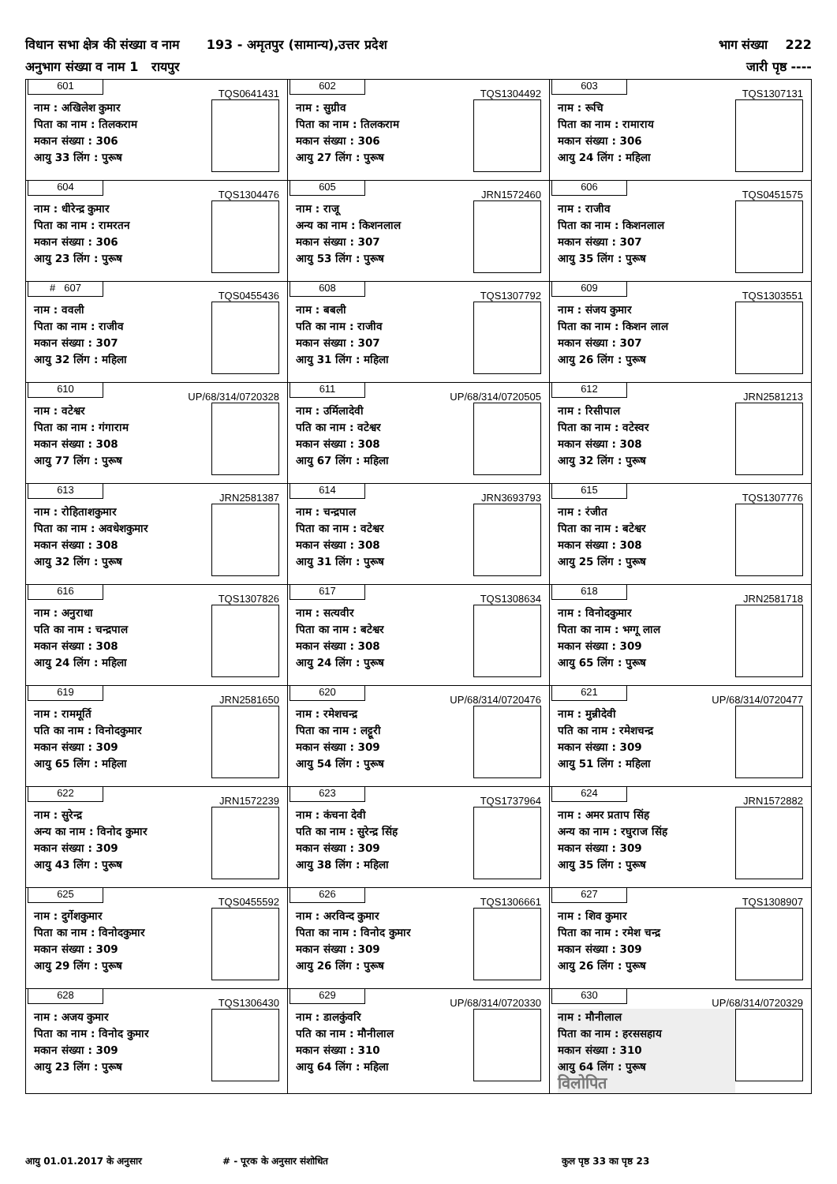विधान सभा क्षेत्र की संख्या व नाम 193 - अमृतपुर (सामान्य),उत्तर प्रदेश भाग संख्या 222
अनुभाग संख्या व नाम 1 रायपुर जारी पृष्ठ ----
| 601 TQS0641431 नाम : अखिलेश कुमार पिता का नाम : तिलकराम मकान संख्या : 306 आयु 33 लिंग : पुरूष | 602 TQS1304492 नाम : सुग्रीव पिता का नाम : तिलकराम मकान संख्या : 306 आयु 27 लिंग : पुरूष | 603 TQS1307131 नाम : रूचि पिता का नाम : रामाराय मकान संख्या : 306 आयु 24 लिंग : महिला |
| 604 TQS1304476 नाम : धीरेन्द्र कुमार पिता का नाम : रामरतन मकान संख्या : 306 आयु 23 लिंग : पुरूष | 605 JRN1572460 नाम : राजू अन्य का नाम : किशनलाल मकान संख्या : 307 आयु 53 लिंग : पुरूष | 606 TQS0451575 नाम : राजीव पिता का नाम : किशनलाल मकान संख्या : 307 आयु 35 लिंग : पुरूष |
| # 607 TQS0455436 नाम : ववली पिता का नाम : राजीव मकान संख्या : 307 आयु 32 लिंग : महिला | 608 TQS1307792 नाम : बबली पति का नाम : राजीव मकान संख्या : 307 आयु 31 लिंग : महिला | 609 TQS1303551 नाम : संजय कुमार पिता का नाम : किशन लाल मकान संख्या : 307 आयु 26 लिंग : पुरूष |
| 610 UP/68/314/0720328 नाम : वटेश्वर पिता का नाम : गंगाराम मकान संख्या : 308 आयु 77 लिंग : पुरूष | 611 UP/68/314/0720505 नाम : उर्मिलादेवी पति का नाम : वटेश्वर मकान संख्या : 308 आयु 67 लिंग : महिला | 612 JRN2581213 नाम : रिसीपाल पिता का नाम : वटेस्वर मकान संख्या : 308 आयु 32 लिंग : पुरूष |
| 613 JRN2581387 नाम : रोहिताशकुमार पिता का नाम : अवधेशकुमार मकान संख्या : 308 आयु 32 लिंग : पुरूष | 614 JRN3693793 नाम : चन्द्रपाल पिता का नाम : वटेश्वर मकान संख्या : 308 आयु 31 लिंग : पुरूष | 615 TQS1307776 नाम : रंजीत पिता का नाम : बटेश्वर मकान संख्या : 308 आयु 25 लिंग : पुरूष |
| 616 TQS1307826 नाम : अनुराधा पति का नाम : चन्द्रपाल मकान संख्या : 308 आयु 24 लिंग : महिला | 617 TQS1308634 नाम : सत्यवीर पिता का नाम : बटेश्वर मकान संख्या : 308 आयु 24 लिंग : पुरूष | 618 JRN2581718 नाम : विनोदकुमार पिता का नाम : भग्गू लाल मकान संख्या : 309 आयु 65 लिंग : पुरूष |
| 619 JRN2581650 नाम : राममूर्ति पति का नाम : विनोदकुमार मकान संख्या : 309 आयु 65 लिंग : महिला | 620 UP/68/314/0720476 नाम : रमेशचन्द्र पिता का नाम : लट्टूरी मकान संख्या : 309 आयु 54 लिंग : पुरूष | 621 UP/68/314/0720477 नाम : मुन्नीदेवी पति का नाम : रमेशचन्द्र मकान संख्या : 309 आयु 51 लिंग : महिला |
| 622 JRN1572239 नाम : सुरेन्द्र अन्य का नाम : विनोद कुमार मकान संख्या : 309 आयु 43 लिंग : पुरूष | 623 TQS1737964 नाम : कंचना देवी पति का नाम : सुरेन्द्र सिंह मकान संख्या : 309 आयु 38 लिंग : महिला | 624 JRN1572882 नाम : अमर प्रताप सिंह अन्य का नाम : रघुराज सिंह मकान संख्या : 309 आयु 35 लिंग : पुरूष |
| 625 TQS0455592 नाम : दुर्गेशकुमार पिता का नाम : विनोदकुमार मकान संख्या : 309 आयु 29 लिंग : पुरूष | 626 TQS1306661 नाम : अरविन्द कुमार पिता का नाम : विनोद कुमार मकान संख्या : 309 आयु 26 लिंग : पुरूष | 627 TQS1308907 नाम : शिव कुमार पिता का नाम : रमेश चन्द्र मकान संख्या : 309 आयु 26 लिंग : पुरूष |
| 628 TQS1306430 नाम : अजय कुमार पिता का नाम : विनोद कुमार मकान संख्या : 309 आयु 23 लिंग : पुरूष | 629 UP/68/314/0720330 नाम : डालकुंवरि पति का नाम : मौनीलाल मकान संख्या : 310 आयु 64 लिंग : महिला | 630 UP/68/314/0720329 नाम : मौनीलाल पिता का नाम : हरससहाय मकान संख्या : 310 आयु 64 लिंग : पुरूष विलोपित |
आयु 01.01.2017 के अनुसार # - पूरक के अनुसार संशोधित कुल पृष्ठ 33 का पृष्ठ 23